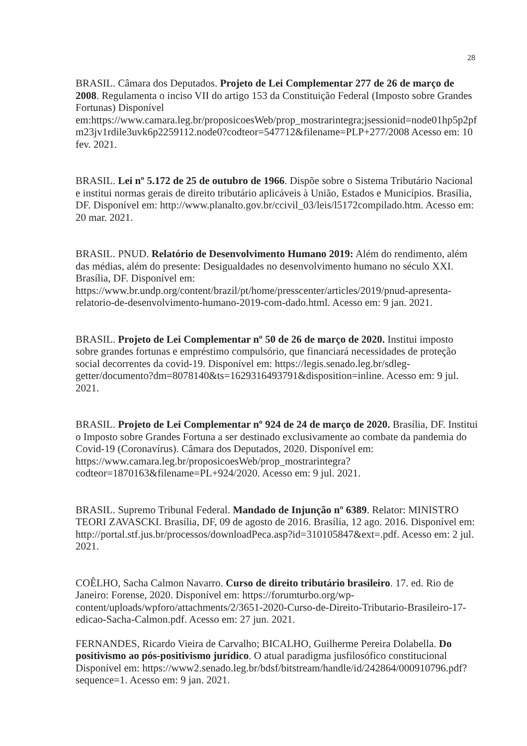28
BRASIL. Câmara dos Deputados. Projeto de Lei Complementar 277 de 26 de março de 2008. Regulamenta o inciso VII do artigo 153 da Constituição Federal (Imposto sobre Grandes Fortunas) Disponível em:https://www.camara.leg.br/proposicoesWeb/prop_mostrarintegra;jsessionid=node01hp5p2pfm23jv1rdile3uvk6p2259112.node0?codteor=547712&filename=PLP+277/2008 Acesso em: 10 fev. 2021.
BRASIL. Lei nº 5.172 de 25 de outubro de 1966. Dispõe sobre o Sistema Tributário Nacional e institui normas gerais de direito tributário aplicáveis à União, Estados e Municípios. Brasília, DF. Disponível em: http://www.planalto.gov.br/ccivil_03/leis/l5172compilado.htm. Acesso em: 20 mar. 2021.
BRASIL. PNUD. Relatório de Desenvolvimento Humano 2019: Além do rendimento, além das médias, além do presente: Desigualdades no desenvolvimento humano no século XXI. Brasília, DF. Disponível em: https://www.br.undp.org/content/brazil/pt/home/presscenter/articles/2019/pnud-apresenta-relatorio-de-desenvolvimento-humano-2019-com-dado.html. Acesso em: 9 jan. 2021.
BRASIL. Projeto de Lei Complementar nº 50 de 26 de março de 2020. Institui imposto sobre grandes fortunas e empréstimo compulsório, que financiará necessidades de proteção social decorrentes da covid-19. Disponível em: https://legis.senado.leg.br/sdleg-getter/documento?dm=8078140&ts=1629316493791&disposition=inline. Acesso em: 9 jul. 2021.
BRASIL. Projeto de Lei Complementar nº 924 de 24 de março de 2020. Brasília, DF. Institui o Imposto sobre Grandes Fortuna a ser destinado exclusivamente ao combate da pandemia do Covid-19 (Coronavírus). Câmara dos Deputados, 2020. Disponível em: https://www.camara.leg.br/proposicoesWeb/prop_mostrarintegra?codteor=1870163&filename=PL+924/2020. Acesso em: 9 jul. 2021.
BRASIL. Supremo Tribunal Federal. Mandado de Injunção nº 6389. Relator: MINISTRO TEORI ZAVASCKI. Brasília, DF, 09 de agosto de 2016. Brasília, 12 ago. 2016. Disponível em: http://portal.stf.jus.br/processos/downloadPeca.asp?id=310105847&ext=.pdf. Acesso em: 2 jul. 2021.
COÊLHO, Sacha Calmon Navarro. Curso de direito tributário brasileiro. 17. ed. Rio de Janeiro: Forense, 2020. Disponível em: https://forumturbo.org/wp-content/uploads/wpforo/attachments/2/3651-2020-Curso-de-Direito-Tributario-Brasileiro-17-edicao-Sacha-Calmon.pdf. Acesso em: 27 jun. 2021.
FERNANDES, Ricardo Vieira de Carvalho; BICALHO, Guilherme Pereira Dolabella. Do positivismo ao pós-positivismo jurídico. O atual paradigma jusfilosófico constitucional Disponível em: https://www2.senado.leg.br/bdsf/bitstream/handle/id/242864/000910796.pdf?sequence=1. Acesso em: 9 jan. 2021.